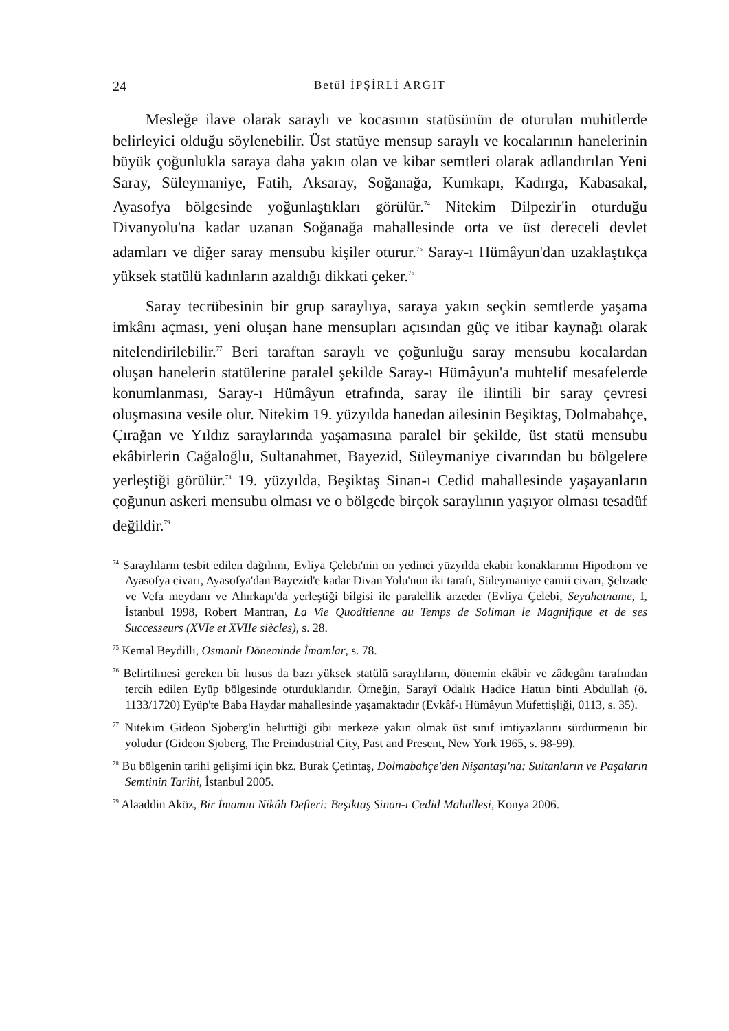24 Betül İPŞİRLİ ARGIT
Mesleğe ilave olarak saraylı ve kocasının statüsünün de oturulan muhitlerde belirleyici olduğu söylenebilir. Üst statüye mensup saraylı ve kocalarının hanelerinin büyük çoğunlukla saraya daha yakın olan ve kibar semtleri olarak adlandırılan Yeni Saray, Süleymaniye, Fatih, Aksaray, Soğanağa, Kumkapı, Kadırga, Kabasakal, Ayasofya bölgesinde yoğunlaştıkları görülür.<sup>74</sup> Nitekim Dilpezir'in oturduğu Divanyolu'na kadar uzanan Soğanağa mahallesinde orta ve üst dereceli devlet adamları ve diğer saray mensubu kişiler oturur.<sup>75</sup> Saray-ı Hümâyun'dan uzaklaştıkça yüksek statülü kadınların azaldığı dikkati çeker.<sup>76</sup>
Saray tecrübesinin bir grup saraylıya, saraya yakın seçkin semtlerde yaşama imkânı açması, yeni oluşan hane mensupları açısından güç ve itibar kaynağı olarak nitelendirilebilir.<sup>77</sup> Beri taraftan saraylı ve çoğunluğu saray mensubu kocalardan oluşan hanelerin statülerine paralel şekilde Saray-ı Hümâyun'a muhtelif mesafelerde konumlanması, Saray-ı Hümâyun etrafında, saray ile ilintili bir saray çevresi oluşmasına vesile olur. Nitekim 19. yüzyılda hanedan ailesinin Beşiktaş, Dolmabahçe, Çırağan ve Yıldız saraylarında yaşamasına paralel bir şekilde, üst statü mensubu ekâbirlerin Cağaloğlu, Sultanahmet, Bayezid, Süleymaniye civarından bu bölgelere yerleştiği görülür.<sup>78</sup> 19. yüzyılda, Beşiktaş Sinan-ı Cedid mahallesinde yaşayanların çoğunun askeri mensubu olması ve o bölgede birçok saraylının yaşıyor olması tesadüf değildir.<sup>79</sup>
<sup>74</sup> Saraylıların tesbit edilen dağılımı, Evliya Çelebi'nin on yedinci yüzyılda ekabir konaklarının Hipodrom ve Ayasofya civarı, Ayasofya'dan Bayezid'e kadar Divan Yolu'nun iki tarafı, Süleymaniye camii civarı, Şehzade ve Vefa meydanı ve Ahırkapı'da yerleştiği bilgisi ile paralellik arzeder (Evliya Çelebi, Seyahatname, I, İstanbul 1998, Robert Mantran, La Vie Quoditienne au Temps de Soliman le Magnifique et de ses Successeurs (XVIe et XVIIe siècles), s. 28.
<sup>75</sup> Kemal Beydilli, Osmanlı Döneminde İmamlar, s. 78.
<sup>76</sup> Belirtilmesi gereken bir husus da bazı yüksek statülü saraylıların, dönemin ekâbir ve zâdegânı tarafından tercih edilen Eyüp bölgesinde oturduklarıdır. Örneğin, Sarayî Odalık Hadice Hatun binti Abdullah (ö. 1133/1720) Eyüp'te Baba Haydar mahallesinde yaşamaktadır (Evkâf-ı Hümâyun Müfettişliği, 0113, s. 35).
<sup>77</sup> Nitekim Gideon Sjoberg'in belirttiği gibi merkeze yakın olmak üst sınıf imtiyazlarını sürdürmenin bir yoludur (Gideon Sjoberg, The Preindustrial City, Past and Present, New York 1965, s. 98-99).
<sup>78</sup> Bu bölgenin tarihi gelişimi için bkz. Burak Çetintaş, Dolmabahçe'den Nişantaşı'na: Sultanların ve Paşaların Semtinin Tarihi, İstanbul 2005.
<sup>79</sup> Alaaddin Aköz, Bir İmamın Nikâh Defteri: Beşiktaş Sinan-ı Cedid Mahallesi, Konya 2006.